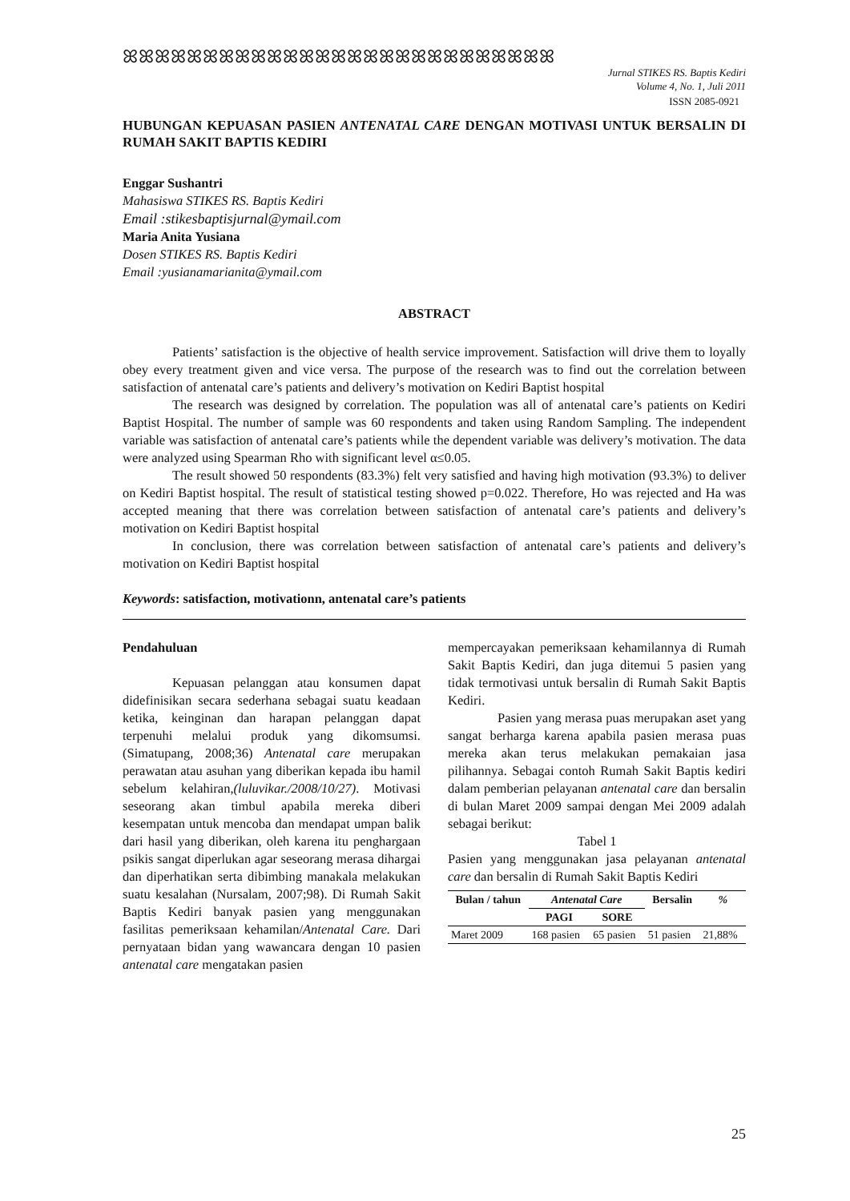ꕤꕤꕤꕤꕤꕤꕤꕤꕤꕤꕤꕤꕤꕤꕤꕤꕤꕤꕤꕤꕤꕤꕤꕤꕤꕤꕤ
Jurnal STIKES RS. Baptis Kediri
Volume 4, No. 1, Juli 2011
ISSN 2085-0921
HUBUNGAN KEPUASAN PASIEN ANTENATAL CARE DENGAN MOTIVASI UNTUK BERSALIN DI RUMAH SAKIT BAPTIS KEDIRI
Enggar Sushantri
Mahasiswa STIKES RS. Baptis Kediri
Email :stikesbaptisjurnal@ymail.com
Maria Anita Yusiana
Dosen STIKES RS. Baptis Kediri
Email :yusianamarianita@ymail.com
ABSTRACT
Patients’ satisfaction is the objective of health service improvement. Satisfaction will drive them to loyally obey every treatment given and vice versa. The purpose of the research was to find out the correlation between satisfaction of antenatal care’s patients and delivery’s motivation on Kediri Baptist hospital
The research was designed by correlation. The population was all of antenatal care’s patients on Kediri Baptist Hospital. The number of sample was 60 respondents and taken using Random Sampling. The independent variable was satisfaction of antenatal care’s patients while the dependent variable was delivery’s motivation. The data were analyzed using Spearman Rho with significant level α≤0.05.
The result showed 50 respondents (83.3%) felt very satisfied and having high motivation (93.3%) to deliver on Kediri Baptist hospital. The result of statistical testing showed p=0.022. Therefore, Ho was rejected and Ha was accepted meaning that there was correlation between satisfaction of antenatal care’s patients and delivery’s motivation on Kediri Baptist hospital
In conclusion, there was correlation between satisfaction of antenatal care’s patients and delivery’s motivation on Kediri Baptist hospital
Keywords: satisfaction, motivationn, antenatal care’s patients
Pendahuluan
Kepuasan pelanggan atau konsumen dapat didefinisikan secara sederhana sebagai suatu keadaan ketika, keinginan dan harapan pelanggan dapat terpenuhi melalui produk yang dikomsumsi. (Simatupang, 2008;36) Antenatal care merupakan perawatan atau asuhan yang diberikan kepada ibu hamil sebelum kelahiran,(luluvikar./2008/10/27). Motivasi seseorang akan timbul apabila mereka diberi kesempatan untuk mencoba dan mendapat umpan balik dari hasil yang diberikan, oleh karena itu penghargaan psikis sangat diperlukan agar seseorang merasa dihargai dan diperhatikan serta dibimbing manakala melakukan suatu kesalahan (Nursalam, 2007;98). Di Rumah Sakit Baptis Kediri banyak pasien yang menggunakan fasilitas pemeriksaan kehamilan/Antenatal Care. Dari pernyataan bidan yang wawancara dengan 10 pasien antenatal care mengatakan pasien
mempercayakan pemeriksaan kehamilannya di Rumah Sakit Baptis Kediri, dan juga ditemui 5 pasien yang tidak termotivasi untuk bersalin di Rumah Sakit Baptis Kediri.
Pasien yang merasa puas merupakan aset yang sangat berharga karena apabila pasien merasa puas mereka akan terus melakukan pemakaian jasa pilihannya. Sebagai contoh Rumah Sakit Baptis kediri dalam pemberian pelayanan antenatal care dan bersalin di bulan Maret 2009 sampai dengan Mei 2009 adalah sebagai berikut:
Tabel 1
Pasien yang menggunakan jasa pelayanan antenatal care dan bersalin di Rumah Sakit Baptis Kediri
| Bulan / tahun | Antenatal Care | | Bersalin | % |
| --- | --- | --- | --- | --- |
| | PAGI | SORE | | |
| Maret 2009 | 168 pasien | 65 pasien | 51 pasien | 21,88% |
25